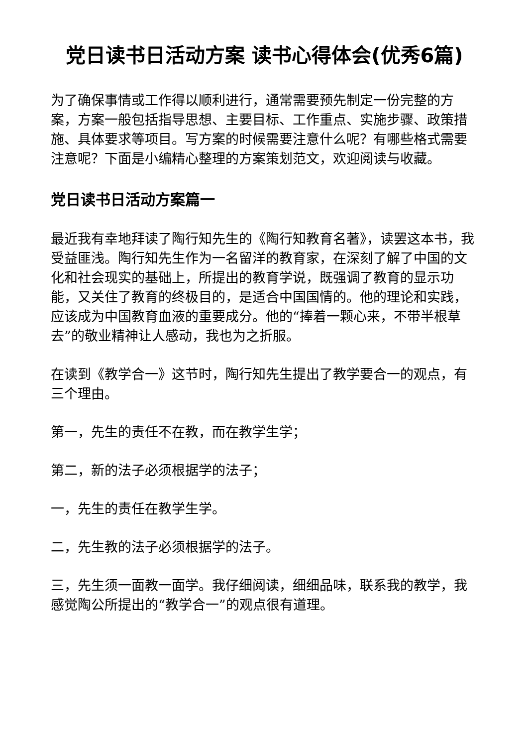党日读书日活动方案 读书心得体会(优秀6篇)
为了确保事情或工作得以顺利进行，通常需要预先制定一份完整的方案，方案一般包括指导思想、主要目标、工作重点、实施步骤、政策措施、具体要求等项目。写方案的时候需要注意什么呢？有哪些格式需要注意呢？下面是小编精心整理的方案策划范文，欢迎阅读与收藏。
党日读书日活动方案篇一
最近我有幸地拜读了陶行知先生的《陶行知教育名著》，读罢这本书，我受益匪浅。陶行知先生作为一名留洋的教育家，在深刻了解了中国的文化和社会现实的基础上，所提出的教育学说，既强调了教育的显示功能，又关住了教育的终极目的，是适合中国国情的。他的理论和实践，应该成为中国教育血液的重要成分。他的“捧着一颗心来，不带半根草去”的敬业精神让人感动，我也为之折服。
在读到《教学合一》这节时，陶行知先生提出了教学要合一的观点，有三个理由。
第一，先生的责任不在教，而在教学生学；
第二，新的法子必须根据学的法子；
一，先生的责任在教学生学。
二，先生教的法子必须根据学的法子。
三，先生须一面教一面学。我仔细阅读，细细品味，联系我的教学，我感觉陶公所提出的“教学合一”的观点很有道理。